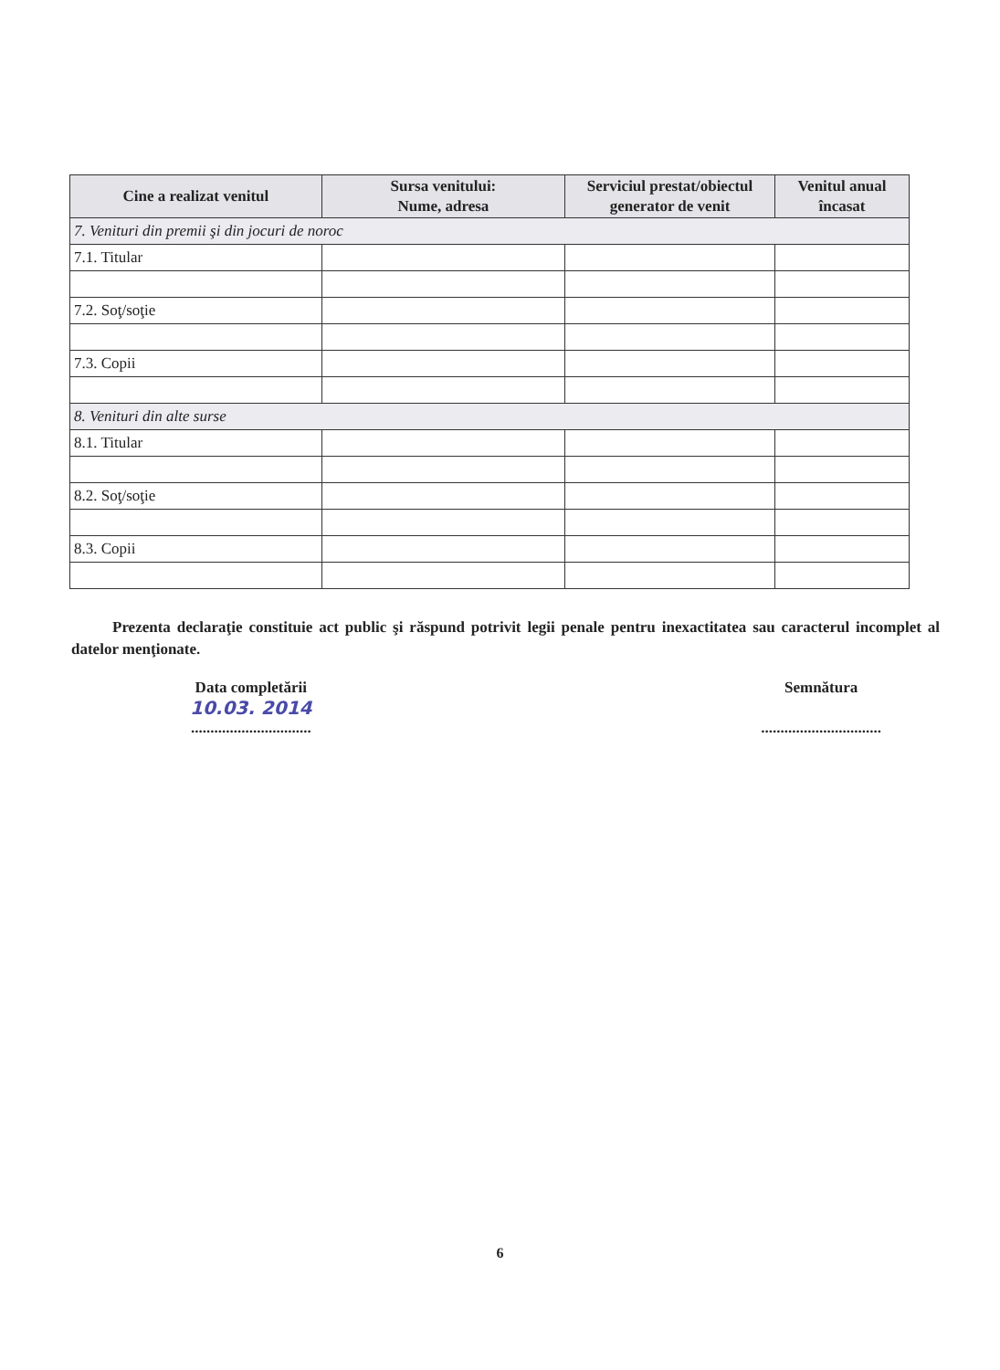| Cine a realizat venitul | Sursa venitului: Nume, adresa | Serviciul prestat/obiectul generator de venit | Venitul anual încasat |
| --- | --- | --- | --- |
| 7. Venituri din premii şi din jocuri de noroc | | | |
| 7.1. Titular | | | |
| 7.2. Soţ/soţie | | | |
| 7.3. Copii | | | |
| 8. Venituri din alte surse | | | |
| 8.1. Titular | | | |
| 8.2. Soţ/soţie | | | |
| 8.3. Copii | | | |
Prezenta declaraţie constituie act public şi răspund potrivit legii penale pentru inexactitatea sau caracterul incomplet al datelor menţionate.
Data completării
10.03. 2014
...............................
Semnătura
...............................
6